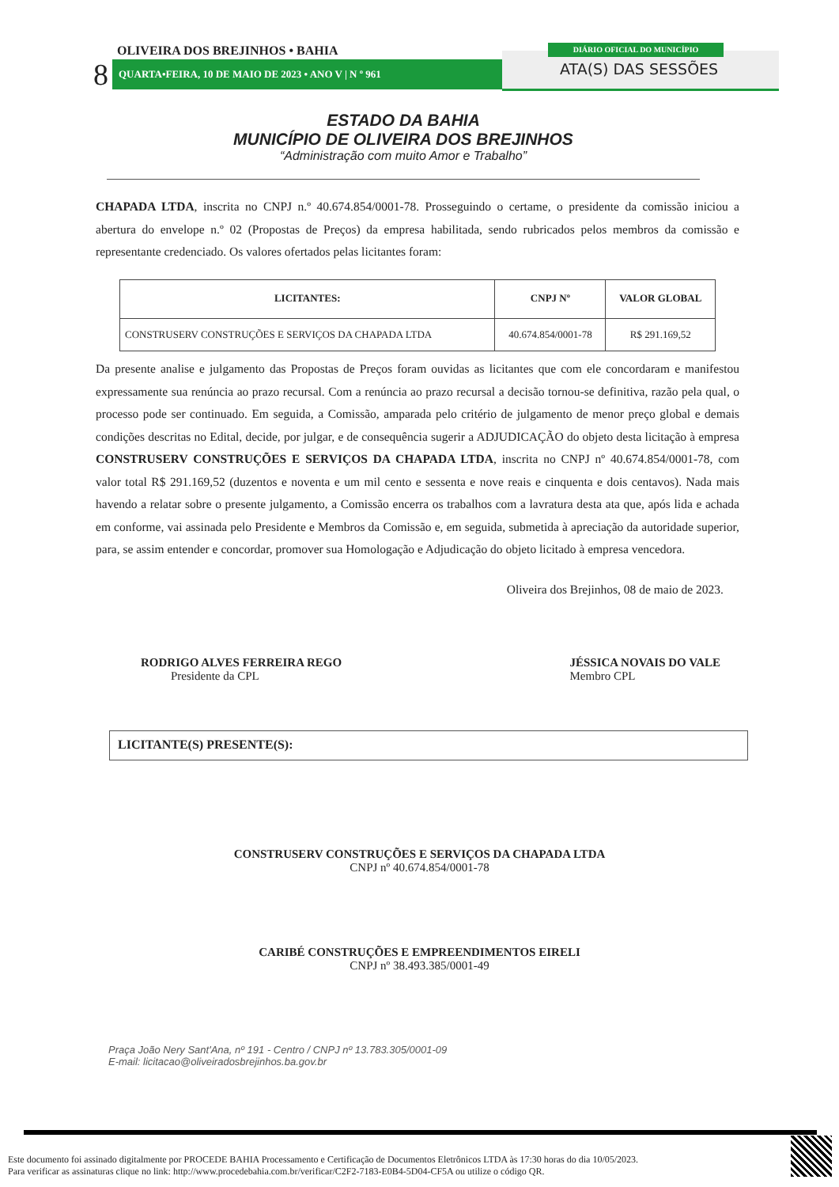OLIVEIRA DOS BREJINHOS • BAHIA
8 QUARTA•FEIRA, 10 DE MAIO DE 2023 • ANO V | N º 961
DIÁRIO OFICIAL DO MUNICÍPIO
ATA(S) DAS SESSÕES
ESTADO DA BAHIA
MUNICÍPIO DE OLIVEIRA DOS BREJINHOS
“Administração com muito Amor e Trabalho”
CHAPADA LTDA, inscrita no CNPJ n.º 40.674.854/0001-78. Prosseguindo o certame, o presidente da comissão iniciou a abertura do envelope n.º 02 (Propostas de Preços) da empresa habilitada, sendo rubricados pelos membros da comissão e representante credenciado. Os valores ofertados pelas licitantes foram:
| LICITANTES: | CNPJ Nº | VALOR GLOBAL |
| --- | --- | --- |
| CONSTRUSERV CONSTRUÇÕES E SERVIÇOS DA CHAPADA LTDA | 40.674.854/0001-78 | R$ 291.169,52 |
Da presente analise e julgamento das Propostas de Preços foram ouvidas as licitantes que com ele concordaram e manifestou expressamente sua renúncia ao prazo recursal. Com a renúncia ao prazo recursal a decisão tornou-se definitiva, razão pela qual, o processo pode ser continuado. Em seguida, a Comissão, amparada pelo critério de julgamento de menor preço global e demais condições descritas no Edital, decide, por julgar, e de consequência sugerir a ADJUDICAÇÃO do objeto desta licitação à empresa CONSTRUSERV CONSTRUÇÕES E SERVIÇOS DA CHAPADA LTDA, inscrita no CNPJ nº 40.674.854/0001-78, com valor total R$ 291.169,52 (duzentos e noventa e um mil cento e sessenta e nove reais e cinquenta e dois centavos). Nada mais havendo a relatar sobre o presente julgamento, a Comissão encerra os trabalhos com a lavratura desta ata que, após lida e achada em conforme, vai assinada pelo Presidente e Membros da Comissão e, em seguida, submetida à apreciação da autoridade superior, para, se assim entender e concordar, promover sua Homologação e Adjudicação do objeto licitado à empresa vencedora.
Oliveira dos Brejinhos, 08 de maio de 2023.
RODRIGO ALVES FERREIRA REGO
Presidente da CPL
JÉSSICA NOVAIS DO VALE
Membro CPL
LICITANTE(S) PRESENTE(S):
CONSTRUSERV CONSTRUÇÕES E SERVIÇOS DA CHAPADA LTDA
CNPJ nº 40.674.854/0001-78
CARIBÉ CONSTRUÇÕES E EMPREENDIMENTOS EIRELI
CNPJ nº 38.493.385/0001-49
Praça João Nery Sant'Ana, nº 191 - Centro / CNPJ nº 13.783.305/0001-09
E-mail: licitacao@oliveiradosbrejinhos.ba.gov.br
Este documento foi assinado digitalmente por PROCEDE BAHIA Processamento e Certificação de Documentos Eletrônicos LTDA às 17:30 horas do dia 10/05/2023.
Para verificar as assinaturas clique no link: http://www.procedebahia.com.br/verificar/C2F2-7183-E0B4-5D04-CF5A ou utilize o código QR.